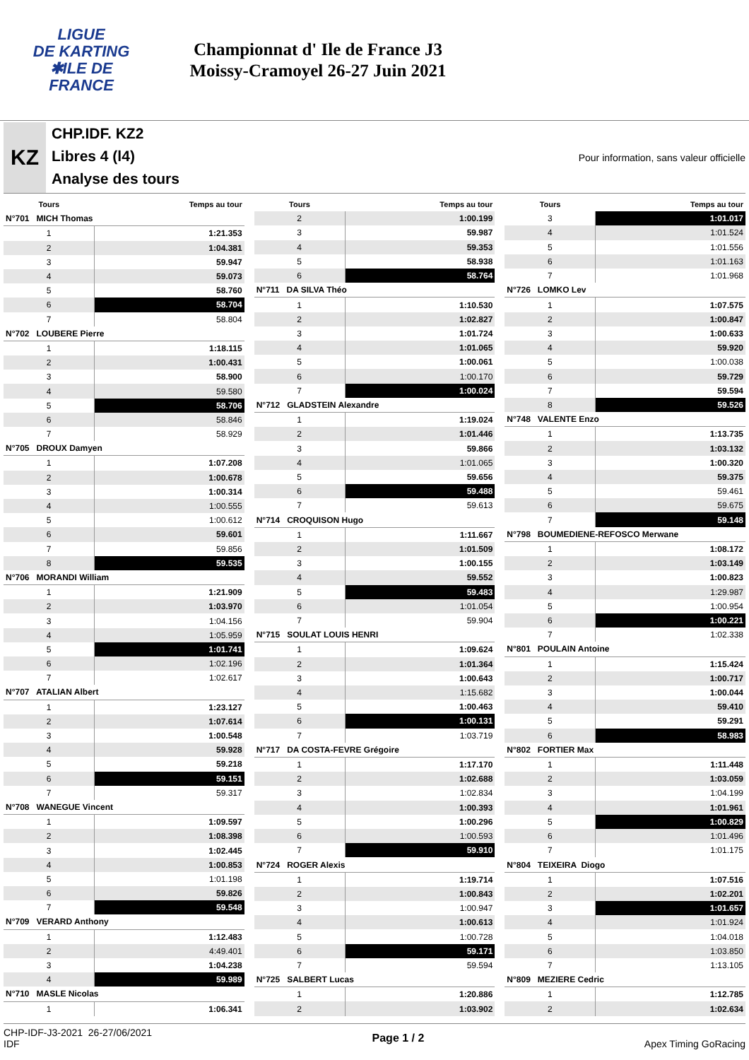LIGUE
DE KARTING
✱ILE DE
FRANCE
Championnat d' Ile de France J3
Moissy-Cramoyel 26-27 Juin 2021
KZ
CHP.IDF. KZ2
Libres 4 (l4)
Analyse des tours
Pour information, sans valeur officielle
| Tours | Temps au tour |
| --- | --- |
| N°701 MICH Thomas | |
| 1 | 1:21.353 |
| 2 | 1:04.381 |
| 3 | 59.947 |
| 4 | 59.073 |
| 5 | 58.760 |
| 6 | 58.704 |
| 7 | 58.804 |
| N°702 LOUBERE Pierre | |
| 1 | 1:18.115 |
| 2 | 1:00.431 |
| 3 | 58.900 |
| 4 | 59.580 |
| 5 | 58.706 |
| 6 | 58.846 |
| 7 | 58.929 |
| N°705 DROUX Damyen | |
| 1 | 1:07.208 |
| 2 | 1:00.678 |
| 3 | 1:00.314 |
| 4 | 1:00.555 |
| 5 | 1:00.612 |
| 6 | 59.601 |
| 7 | 59.856 |
| 8 | 59.535 |
| N°706 MORANDI William | |
| 1 | 1:21.909 |
| 2 | 1:03.970 |
| 3 | 1:04.156 |
| 4 | 1:05.959 |
| 5 | 1:01.741 |
| 6 | 1:02.196 |
| 7 | 1:02.617 |
| N°707 ATALIAN Albert | |
| 1 | 1:23.127 |
| 2 | 1:07.614 |
| 3 | 1:00.548 |
| 4 | 59.928 |
| 5 | 59.218 |
| 6 | 59.151 |
| 7 | 59.317 |
| N°708 WANEGUE Vincent | |
| 1 | 1:09.597 |
| 2 | 1:08.398 |
| 3 | 1:02.445 |
| 4 | 1:00.853 |
| 5 | 1:01.198 |
| 6 | 59.826 |
| 7 | 59.548 |
| N°709 VERARD Anthony | |
| 1 | 1:12.483 |
| 2 | 4:49.401 |
| 3 | 1:04.238 |
| 4 | 59.989 |
| N°710 MASLE Nicolas | |
| 1 | 1:06.341 |
| Tours | Temps au tour |
| --- | --- |
| 2 | 1:00.199 |
| 3 | 59.987 |
| 4 | 59.353 |
| 5 | 58.938 |
| 6 | 58.764 |
| N°711 DA SILVA Théo | |
| 1 | 1:10.530 |
| 2 | 1:02.827 |
| 3 | 1:01.724 |
| 4 | 1:01.065 |
| 5 | 1:00.061 |
| 6 | 1:00.170 |
| 7 | 1:00.024 |
| N°712 GLADSTEIN Alexandre | |
| 1 | 1:19.024 |
| 2 | 1:01.446 |
| 3 | 59.866 |
| 4 | 1:01.065 |
| 5 | 59.656 |
| 6 | 59.488 |
| 7 | 59.613 |
| N°714 CROQUISON Hugo | |
| 1 | 1:11.667 |
| 2 | 1:01.509 |
| 3 | 1:00.155 |
| 4 | 59.552 |
| 5 | 59.483 |
| 6 | 1:01.054 |
| 7 | 59.904 |
| N°715 SOULAT LOUIS HENRI | |
| 1 | 1:09.624 |
| 2 | 1:01.364 |
| 3 | 1:00.643 |
| 4 | 1:15.682 |
| 5 | 1:00.463 |
| 6 | 1:00.131 |
| 7 | 1:03.719 |
| N°717 DA COSTA-FEVRE Grégoire | |
| 1 | 1:17.170 |
| 2 | 1:02.688 |
| 3 | 1:02.834 |
| 4 | 1:00.393 |
| 5 | 1:00.296 |
| 6 | 1:00.593 |
| 7 | 59.910 |
| N°724 ROGER Alexis | |
| 1 | 1:19.714 |
| 2 | 1:00.843 |
| 3 | 1:00.947 |
| 4 | 1:00.613 |
| 5 | 1:00.728 |
| 6 | 59.171 |
| 7 | 59.594 |
| N°725 SALBERT Lucas | |
| 1 | 1:20.886 |
| 2 | 1:03.902 |
| Tours | Temps au tour |
| --- | --- |
| 3 | 1:01.017 |
| 4 | 1:01.524 |
| 5 | 1:01.556 |
| 6 | 1:01.163 |
| 7 | 1:01.968 |
| N°726 LOMKO Lev | |
| 1 | 1:07.575 |
| 2 | 1:00.847 |
| 3 | 1:00.633 |
| 4 | 59.920 |
| 5 | 1:00.038 |
| 6 | 59.729 |
| 7 | 59.594 |
| 8 | 59.526 |
| N°748 VALENTE Enzo | |
| 1 | 1:13.735 |
| 2 | 1:03.132 |
| 3 | 1:00.320 |
| 4 | 59.375 |
| 5 | 59.461 |
| 6 | 59.675 |
| 7 | 59.148 |
| N°798 BOUMEDIENE-REFOSCO Merwane | |
| 1 | 1:08.172 |
| 2 | 1:03.149 |
| 3 | 1:00.823 |
| 4 | 1:29.987 |
| 5 | 1:00.954 |
| 6 | 1:00.221 |
| 7 | 1:02.338 |
| N°801 POULAIN Antoine | |
| 1 | 1:15.424 |
| 2 | 1:00.717 |
| 3 | 1:00.044 |
| 4 | 59.410 |
| 5 | 59.291 |
| 6 | 58.983 |
| N°802 FORTIER Max | |
| 1 | 1:11.448 |
| 2 | 1:03.059 |
| 3 | 1:04.199 |
| 4 | 1:01.961 |
| 5 | 1:00.829 |
| 6 | 1:01.496 |
| 7 | 1:01.175 |
| N°804 TEIXEIRA Diogo | |
| 1 | 1:07.516 |
| 2 | 1:02.201 |
| 3 | 1:01.657 |
| 4 | 1:01.924 |
| 5 | 1:04.018 |
| 6 | 1:03.850 |
| 7 | 1:13.105 |
| N°809 MEZIERE Cedric | |
| 1 | 1:12.785 |
| 2 | 1:02.634 |
CHP-IDF-J3-2021 26-27/06/2021
IDF
Page 1 / 2 Apex Timing GoRacing